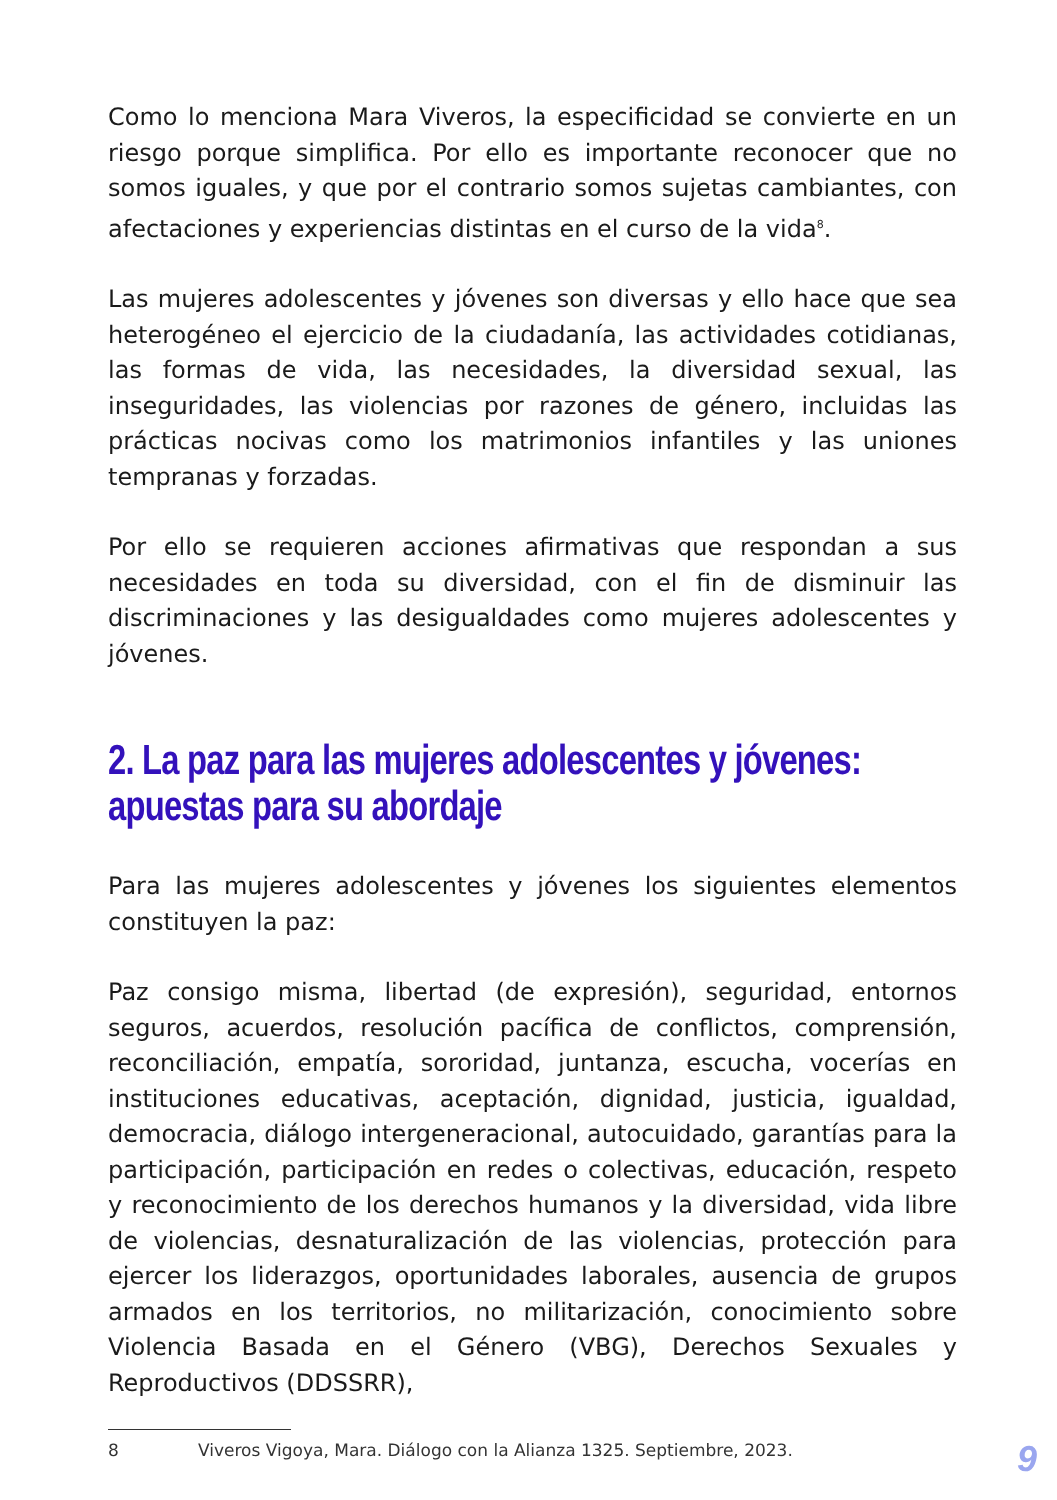Como lo menciona Mara Viveros, la especificidad se convierte en un riesgo porque simplifica. Por ello es importante reconocer que no somos iguales, y que por el contrario somos sujetas cambiantes, con afectaciones y experiencias distintas en el curso de la vida<sup>8</sup>.
Las mujeres adolescentes y jóvenes son diversas y ello hace que sea heterogéneo el ejercicio de la ciudadanía, las actividades cotidianas, las formas de vida, las necesidades, la diversidad sexual, las inseguridades, las violencias por razones de género, incluidas las prácticas nocivas como los matrimonios infantiles y las uniones tempranas y forzadas.
Por ello se requieren acciones afirmativas que respondan a sus necesidades en toda su diversidad, con el fin de disminuir las discriminaciones y las desigualdades como mujeres adolescentes y jóvenes.
2. La paz para las mujeres adolescentes y jóvenes: apuestas para su abordaje
Para las mujeres adolescentes y jóvenes los siguientes elementos constituyen la paz:
Paz consigo misma, libertad (de expresión), seguridad, entornos seguros, acuerdos, resolución pacífica de conflictos, comprensión, reconciliación, empatía, sororidad, juntanza, escucha, vocerías en instituciones educativas, aceptación, dignidad, justicia, igualdad, democracia, diálogo intergeneracional, autocuidado, garantías para la participación, participación en redes o colectivas, educación, respeto y reconocimiento de los derechos humanos y la diversidad, vida libre de violencias, desnaturalización de las violencias, protección para ejercer los liderazgos, oportunidades laborales, ausencia de grupos armados en los territorios, no militarización, conocimiento sobre Violencia Basada en el Género (VBG), Derechos Sexuales y Reproductivos (DDSSRR),
8 Viveros Vigoya, Mara. Diálogo con la Alianza 1325. Septiembre, 2023.
9